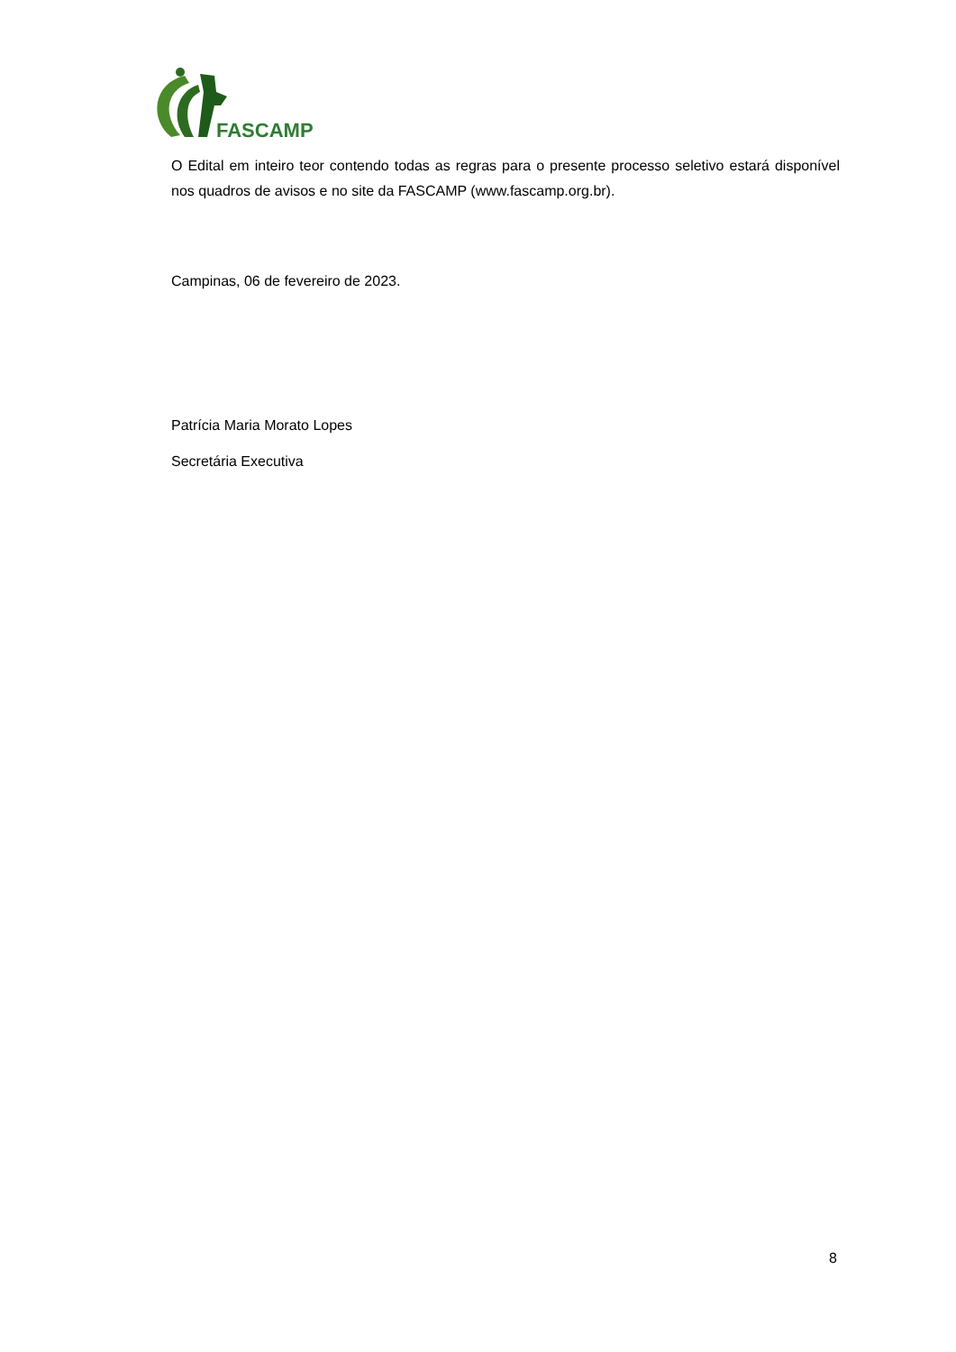FASCAMP
O Edital em inteiro teor contendo todas as regras para o presente processo seletivo estará disponível nos quadros de avisos e no site da FASCAMP (www.fascamp.org.br).
Campinas, 06 de fevereiro de 2023.
Patrícia Maria Morato Lopes
Secretária Executiva
8